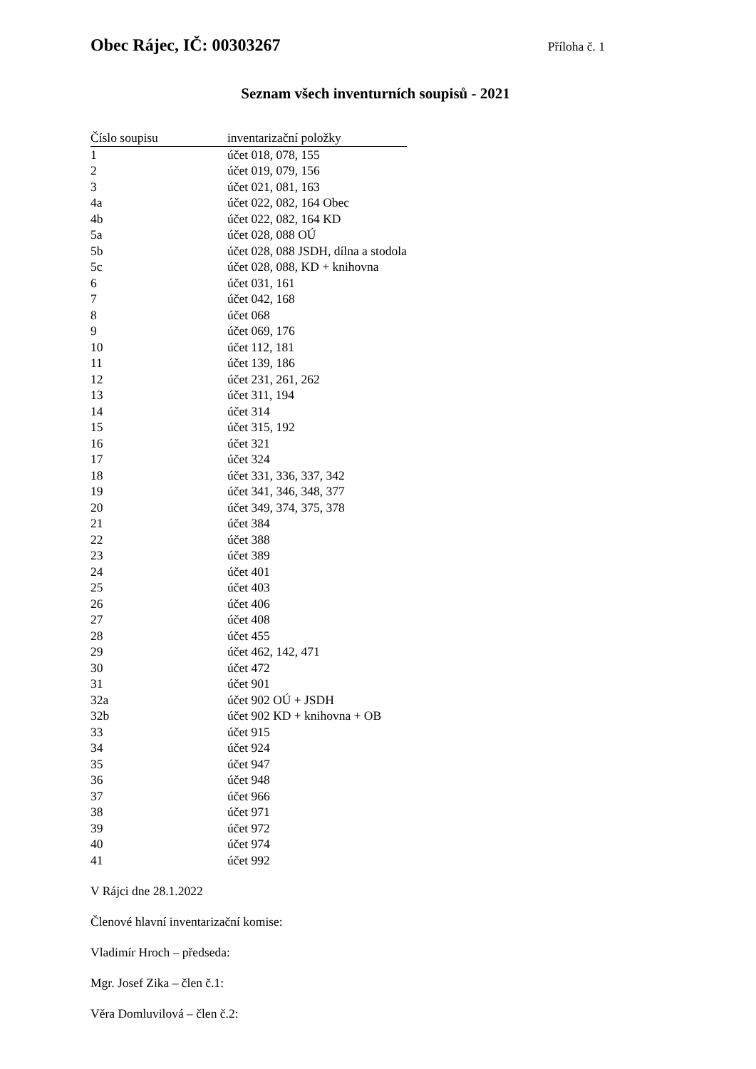Obec Rájec, IČ: 00303267 Příloha č. 1
Seznam všech inventurních soupisů - 2021
| Číslo soupisu | inventarizační položky |
| --- | --- |
| 1 | účet 018, 078, 155 |
| 2 | účet 019, 079, 156 |
| 3 | účet 021, 081, 163 |
| 4a | účet 022, 082, 164 Obec |
| 4b | účet 022, 082, 164 KD |
| 5a | účet 028, 088 OÚ |
| 5b | účet 028, 088 JSDH, dílna a stodola |
| 5c | účet 028, 088, KD + knihovna |
| 6 | účet 031, 161 |
| 7 | účet 042, 168 |
| 8 | účet 068 |
| 9 | účet 069, 176 |
| 10 | účet 112, 181 |
| 11 | účet 139, 186 |
| 12 | účet 231, 261, 262 |
| 13 | účet 311, 194 |
| 14 | účet 314 |
| 15 | účet 315, 192 |
| 16 | účet 321 |
| 17 | účet 324 |
| 18 | účet 331, 336, 337, 342 |
| 19 | účet 341, 346, 348, 377 |
| 20 | účet 349, 374, 375, 378 |
| 21 | účet 384 |
| 22 | účet 388 |
| 23 | účet 389 |
| 24 | účet 401 |
| 25 | účet 403 |
| 26 | účet 406 |
| 27 | účet 408 |
| 28 | účet 455 |
| 29 | účet 462, 142, 471 |
| 30 | účet 472 |
| 31 | účet 901 |
| 32a | účet 902 OÚ + JSDH |
| 32b | účet 902 KD + knihovna + OB |
| 33 | účet 915 |
| 34 | účet 924 |
| 35 | účet 947 |
| 36 | účet 948 |
| 37 | účet 966 |
| 38 | účet 971 |
| 39 | účet 972 |
| 40 | účet 974 |
| 41 | účet 992 |
V Rájci dne 28.1.2022
Členové hlavní inventarizační komise:
Vladimír Hroch – předseda:
Mgr. Josef Zika – člen č.1:
Věra Domluvilová – člen č.2: